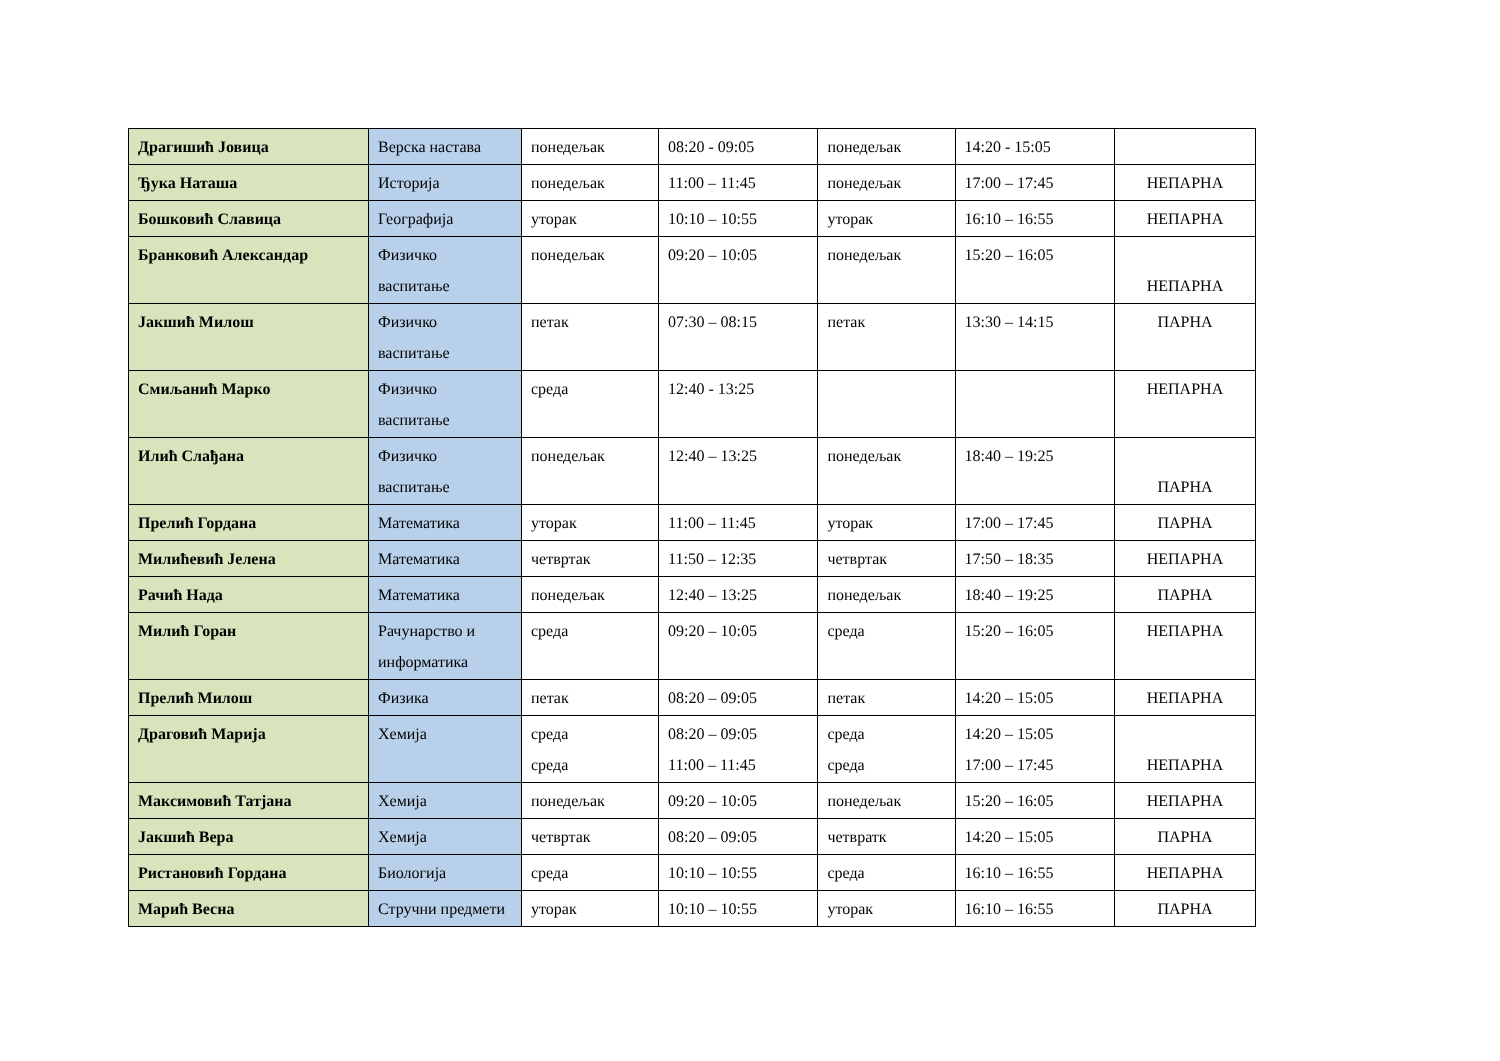| Драгишић Јовица | Верска настава | понедељак | 08:20 - 09:05 | понедељак | 14:20 - 15:05 | |
| Ђука Наташа | Историја | понедељак | 11:00 – 11:45 | понедељак | 17:00 – 17:45 | НЕПАРНА |
| Бошковић Славица | Географија | уторак | 10:10 – 10:55 | уторак | 16:10 – 16:55 | НЕПАРНА |
| Бранковић Александар | Физичко васпитање | понедељак | 09:20 – 10:05 | понедељак | 15:20 – 16:05 | НЕПАРНА |
| Јакшић Милош | Физичко васпитање | петак | 07:30 – 08:15 | петак | 13:30 – 14:15 | ПАРНА |
| Смиљанић Марко | Физичко васпитање | среда | 12:40 - 13:25 | | | НЕПАРНА |
| Илић Слађана | Физичко васпитање | понедељак | 12:40 – 13:25 | понедељак | 18:40 – 19:25 | ПАРНА |
| Прелић Гордана | Математика | уторак | 11:00 – 11:45 | уторак | 17:00 – 17:45 | ПАРНА |
| Милићевић Јелена | Математика | четвртак | 11:50 – 12:35 | четвртак | 17:50 – 18:35 | НЕПАРНА |
| Рачић Нада | Математика | понедељак | 12:40 – 13:25 | понедељак | 18:40 – 19:25 | ПАРНА |
| Милић Горан | Рачунарство и информатика | среда | 09:20 – 10:05 | среда | 15:20 – 16:05 | НЕПАРНА |
| Прелић Милош | Физика | петак | 08:20 – 09:05 | петак | 14:20 – 15:05 | НЕПАРНА |
| Драговић Марија | Хемија | среда среда | 08:20 – 09:05 11:00 – 11:45 | среда среда | 14:20 – 15:05 17:00 – 17:45 | НЕПАРНА |
| Максимовић Татјана | Хемија | понедељак | 09:20 – 10:05 | понедељак | 15:20 – 16:05 | НЕПАРНА |
| Јакшић Вера | Хемија | четвртак | 08:20 – 09:05 | четвратк | 14:20 – 15:05 | ПАРНА |
| Ристановић Гордана | Биологија | среда | 10:10 – 10:55 | среда | 16:10 – 16:55 | НЕПАРНА |
| Марић Весна | Стручни предмети | уторак | 10:10 – 10:55 | уторак | 16:10 – 16:55 | ПАРНА |